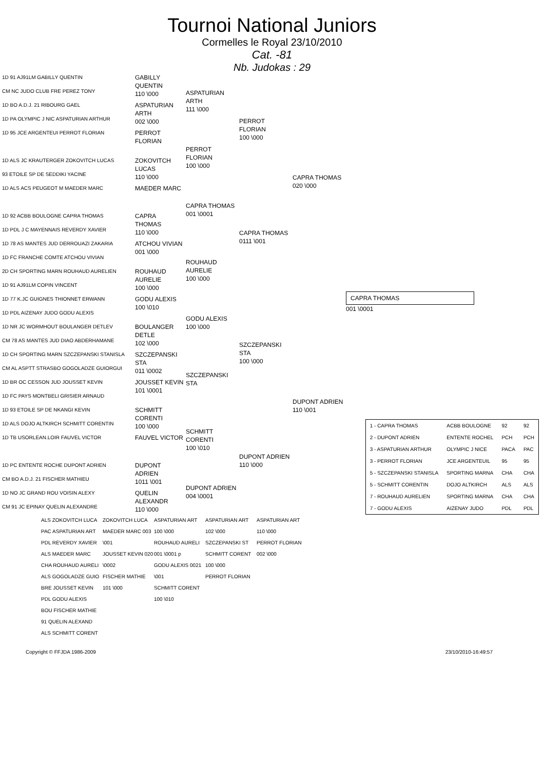Tournoi National Juniors
Cormelles le Royal 23/10/2010
Cat. -81
Nb. Judokas : 29
1D 91 AJ91LM GABILLY QUENTIN
CM NC JUDO CLUB FRE PEREZ TONY
1D BO A.D.J. 21 RIBOURG GAEL
1D PA OLYMPIC J NIC ASPATURIAN ARTHUR
1D 95 JCE ARGENTEUI PERROT FLORIAN
1D ALS JC KRAUTERGER ZOKOVITCH LUCAS
93 ETOILE SP DE SEDDIKI YACINE
1D ALS ACS PEUGEOT M MAEDER MARC
1D 92 ACBB BOULOGNE CAPRA THOMAS
1D PDL J C MAYENNAIS REVERDY XAVIER
1D 78 AS MANTES JUD DERROUAZI ZAKARIA
1D FC FRANCHE COMTE ATCHOU VIVIAN
2D CH SPORTING MARN ROUHAUD AURELIEN
1D 91 AJ91LM COPIN VINCENT
1D 77 K.JC GUIGNES THIONNET ERWANN
1D PDL AIZENAY JUDO GODU ALEXIS
1D NR JC WORMHOUT BOULANGER DETLEV
CM 78 AS MANTES JUD DIAO ABDERHAMANE
1D CH SPORTING MARN SZCZEPANSKI STANISLA
CM AL ASPTT STRASBO GOGOLADZE GUIORGUI
1D BR OC CESSON JUD JOUSSET KEVIN
1D FC PAYS MONTBELI GRISIER ARNAUD
1D 93 ETOILE SP DE NKANGI KEVIN
1D ALS DOJO ALTKIRCH SCHMITT CORENTIN
1D TB USORLEAN.LOIR FAUVEL VICTOR
1D PC ENTENTE ROCHE DUPONT ADRIEN
CM BO A.D.J. 21 FISCHER MATHIEU
1D NO JC GRAND ROU VOISIN ALEXY
CM 91 JC EPINAY QUELIN ALEXANDRE
GABILLY QUENTIN
110 \000
ASPATURIAN ARTH
002 \000
PERROT FLORIAN
ZOKOVITCH LUCAS
110 \000
MAEDER MARC
CAPRA THOMAS
110 \000
ATCHOU VIVIAN
001 \000
ROUHAUD AURELIE
100 \000
GODU ALEXIS
100 \010
BOULANGER DETLE
102 \000
SZCZEPANSKI STA
011 \0002
JOUSSET KEVIN
101 \0001
SCHMITT CORENTI
100 \000
FAUVEL VICTOR
DUPONT ADRIEN
1011 \001
QUELIN ALEXANDR
110 \000
ASPATURIAN ARTH
111 \000
PERROT FLORIAN
100 \000
CAPRA THOMAS
001 \0001
ROUHAUD AURELIE
100 \000
GODU ALEXIS
100 \000
SZCZEPANSKI STA
SCHMITT CORENTI
100 \010
DUPONT ADRIEN
004 \0001
PERROT FLORIAN
100 \000
CAPRA THOMAS
0111 \001
SZCZEPANSKI STA
100 \000
DUPONT ADRIEN
110 \000
CAPRA THOMAS
020 \000
DUPONT ADRIEN
110 \001
CAPRA THOMAS
001 \0001
| 1 - CAPRA THOMAS | ACBB BOULOGNE | 92 | 92 |
| 2 - DUPONT ADRIEN | ENTENTE ROCHEL | PCH | PCH |
| 3 - ASPATURIAN ARTHUR | OLYMPIC J NICE | PACA | PAC |
| 3 - PERROT FLORIAN | JCE ARGENTEUIL | 95 | 95 |
| 5 - SZCZEPANSKI STANISLA | SPORTING MARNA | CHA | CHA |
| 5 - SCHMITT CORENTIN | DOJO ALTKIRCH | ALS | ALS |
| 7 - ROUHAUD AURELIEN | SPORTING MARNA | CHA | CHA |
| 7 - GODU ALEXIS | AIZENAY JUDO | PDL | PDL |
ALS ZOKOVITCH LUCA
PAC ASPATURIAN ART
PDL REVERDY XAVIER
ALS MAEDER MARC
CHA ROUHAUD AURELI
ALS GOGOLADZE GUIO
BRE JOUSSET KEVIN
PDL GODU ALEXIS
BOU FISCHER MATHIE
91 QUELIN ALEXAND
ALS SCHMITT CORENT
ZOKOVITCH LUCA
MAEDER MARC 003 \001
JOUSSET KEVIN 020 \0002
FISCHER MATHIE 101 \000
ASPATURIAN ART 100 \000
ROUHAUD AURELI 001 \0001 p
GODU ALEXIS 0021 \001
SCHMITT CORENT 100 \010
ASPATURIAN ART 102 \000
SZCZEPANSKI ST
SCHMITT CORENT 100 \000
PERROT FLORIAN
ASPATURIAN ART 110 \000
PERROT FLORIAN 002 \000
Copyright © FFJDA 1986-2009 23/10/2010-16:49:57